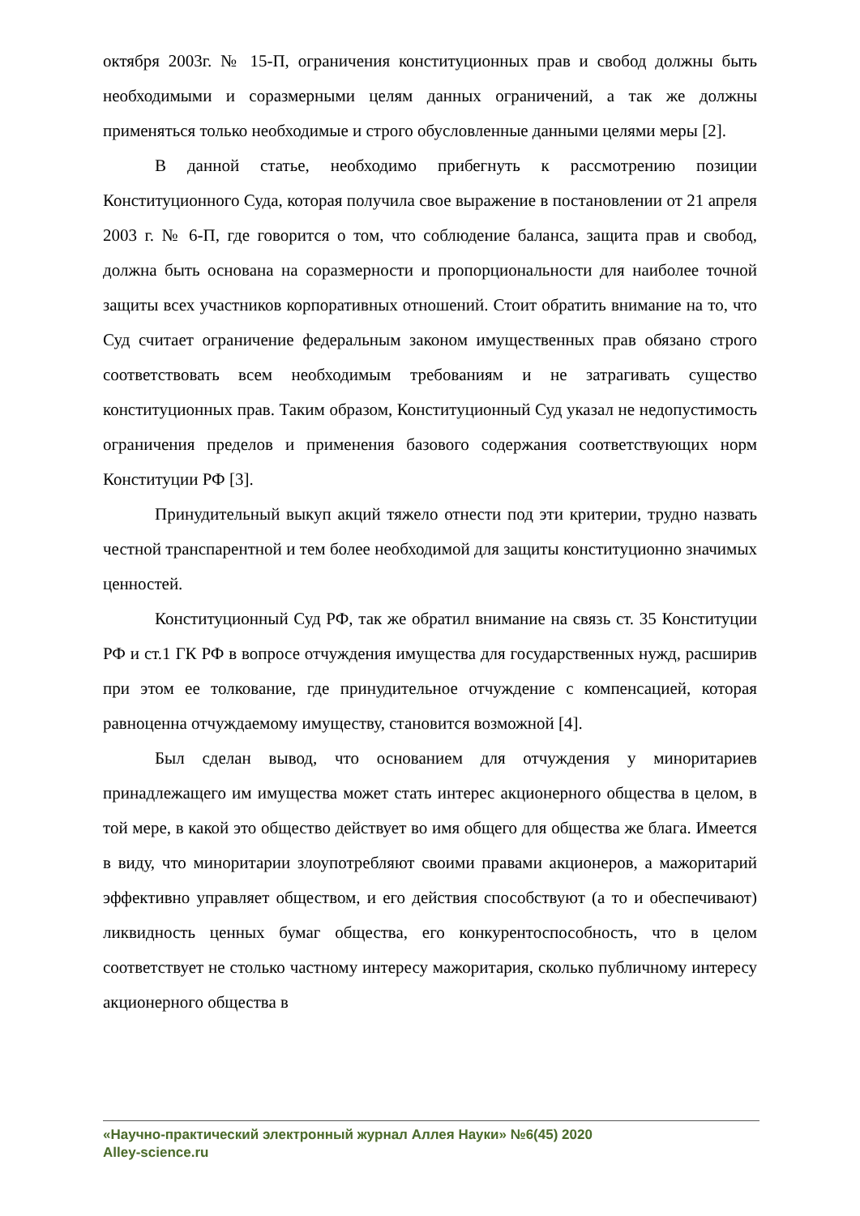октября 2003г. № 15-П, ограничения конституционных прав и свобод должны быть необходимыми и соразмерными целям данных ограничений, а так же должны применяться только необходимые и строго обусловленные данными целями меры [2].
В данной статье, необходимо прибегнуть к рассмотрению позиции Конституционного Суда, которая получила свое выражение в постановлении от 21 апреля 2003 г. № 6-П, где говорится о том, что соблюдение баланса, защита прав и свобод, должна быть основана на соразмерности и пропорциональности для наиболее точной защиты всех участников корпоративных отношений. Стоит обратить внимание на то, что Суд считает ограничение федеральным законом имущественных прав обязано строго соответствовать всем необходимым требованиям и не затрагивать существо конституционных прав. Таким образом, Конституционный Суд указал не недопустимость ограничения пределов и применения базового содержания соответствующих норм Конституции РФ [3].
Принудительный выкуп акций тяжело отнести под эти критерии, трудно назвать честной транспарентной и тем более необходимой для защиты конституционно значимых ценностей.
Конституционный Суд РФ, так же обратил внимание на связь ст. 35 Конституции РФ и ст.1 ГК РФ в вопросе отчуждения имущества для государственных нужд, расширив при этом ее толкование, где принудительное отчуждение с компенсацией, которая равноценна отчуждаемому имуществу, становится возможной [4].
Был сделан вывод, что основанием для отчуждения у миноритариев принадлежащего им имущества может стать интерес акционерного общества в целом, в той мере, в какой это общество действует во имя общего для общества же блага. Имеется в виду, что миноритарии злоупотребляют своими правами акционеров, а мажоритарий эффективно управляет обществом, и его действия способствуют (а то и обеспечивают) ликвидность ценных бумаг общества, его конкурентоспособность, что в целом соответствует не столько частному интересу мажоритария, сколько публичному интересу акционерного общества в
«Научно-практический электронный журнал Аллея Науки» №6(45) 2020
Alley-science.ru